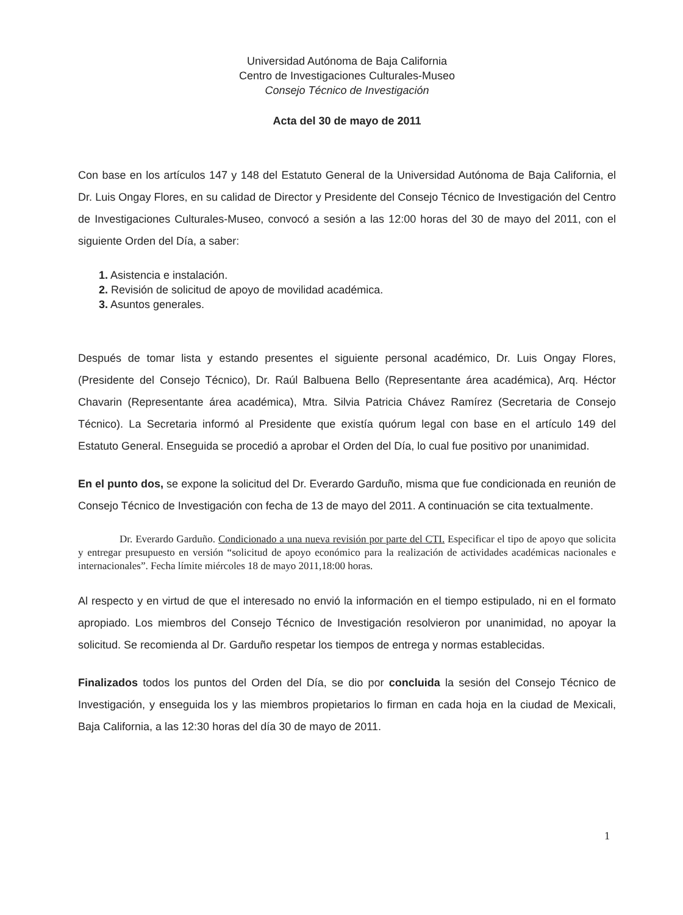Universidad Autónoma de Baja California
Centro de Investigaciones Culturales-Museo
Consejo Técnico de Investigación
Acta del 30 de mayo de 2011
Con base en los artículos 147 y 148 del Estatuto General de la Universidad Autónoma de Baja California, el Dr. Luis Ongay Flores, en su calidad de Director y Presidente del Consejo Técnico de Investigación del Centro de Investigaciones Culturales-Museo, convocó a sesión a las 12:00 horas del 30 de mayo del 2011, con el siguiente Orden del Día, a saber:
1. Asistencia e instalación.
2. Revisión de solicitud de apoyo de movilidad académica.
3. Asuntos generales.
Después de tomar lista y estando presentes el siguiente personal académico, Dr. Luis Ongay Flores, (Presidente del Consejo Técnico), Dr. Raúl Balbuena Bello (Representante área académica), Arq. Héctor Chavarin (Representante área académica), Mtra. Silvia Patricia Chávez Ramírez (Secretaria de Consejo Técnico). La Secretaria informó al Presidente que existía quórum legal con base en el artículo 149 del Estatuto General. Enseguida se procedió a aprobar el Orden del Día, lo cual fue positivo por unanimidad.
En el punto dos, se expone la solicitud del Dr. Everardo Garduño, misma que fue condicionada en reunión de Consejo Técnico de Investigación con fecha de 13 de mayo del 2011. A continuación se cita textualmente.
Dr. Everardo Garduño. Condicionado a una nueva revisión por parte del CTI. Especificar el tipo de apoyo que solicita y entregar presupuesto en versión “solicitud de apoyo económico para la realización de actividades académicas nacionales e internacionales”. Fecha límite miércoles 18 de mayo 2011,18:00 horas.
Al respecto y en virtud de que el interesado no envió la información en el tiempo estipulado, ni en el formato apropiado. Los miembros del Consejo Técnico de Investigación resolvieron por unanimidad, no apoyar la solicitud. Se recomienda al Dr. Garduño respetar los tiempos de entrega y normas establecidas.
Finalizados todos los puntos del Orden del Día, se dio por concluida la sesión del Consejo Técnico de Investigación, y enseguida los y las miembros propietarios lo firman en cada hoja en la ciudad de Mexicali, Baja California, a las 12:30 horas del día 30 de mayo de 2011.
1